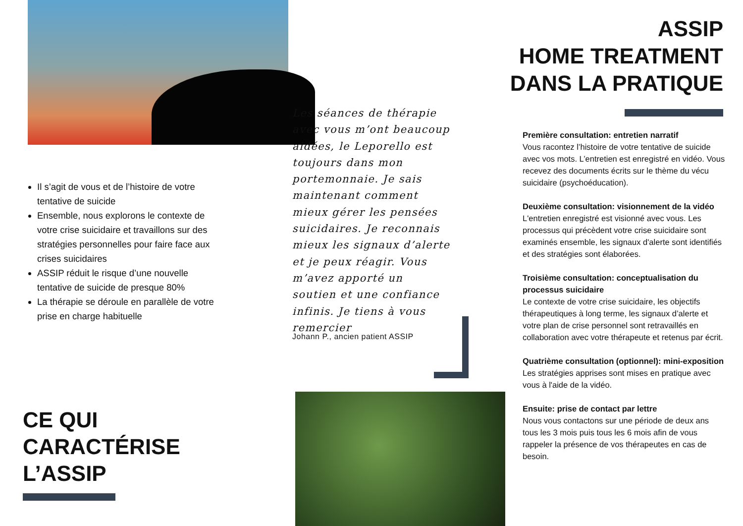Il s’agit de vous et de l’histoire de votre tentative de suicide
Ensemble, nous explorons le contexte de votre crise suicidaire et travaillons sur des stratégies personnelles pour faire face aux crises suicidaires
ASSIP réduit le risque d’une nouvelle tentative de suicide de presque 80%
La thérapie se déroule en parallèle de votre prise en charge habituelle
CE QUI
CARACTÉRISE
L’ASSIP
Les séances de thérapie avec vous m’ont beaucoup aidées, le Leporello est toujours dans mon portemonnaie. Je sais maintenant comment mieux gérer les pensées suicidaires. Je reconnais mieux les signaux d’alerte et je peux réagir. Vous m’avez apporté un soutien et une confiance infinis. Je tiens à vous remercier
Johann P., ancien patient ASSIP
ASSIP
HOME TREATMENT
DANS LA PRATIQUE
Première consultation: entretien narratif
Vous racontez l’histoire de votre tentative de suicide avec vos mots. L’entretien est enregistré en vidéo. Vous recevez des documents écrits sur le thème du vécu suicidaire (psychoéducation).
Deuxième consultation: visionnement de la vidéo
L'entretien enregistré est visionné avec vous. Les processus qui précèdent votre crise suicidaire sont examinés ensemble, les signaux d'alerte sont identifiés et des stratégies sont élaborées.
Troisième consultation: conceptualisation du processus suicidaire
Le contexte de votre crise suicidaire, les objectifs thérapeutiques à long terme, les signaux d’alerte et votre plan de crise personnel sont retravaillés en collaboration avec votre thérapeute et retenus par écrit.
Quatrième consultation (optionnel): mini-exposition
Les stratégies apprises sont mises en pratique avec vous à l'aide de la vidéo.
Ensuite: prise de contact par lettre
Nous vous contactons sur une période de deux ans tous les 3 mois puis tous les 6 mois afin de vous rappeler la présence de vos thérapeutes en cas de besoin.